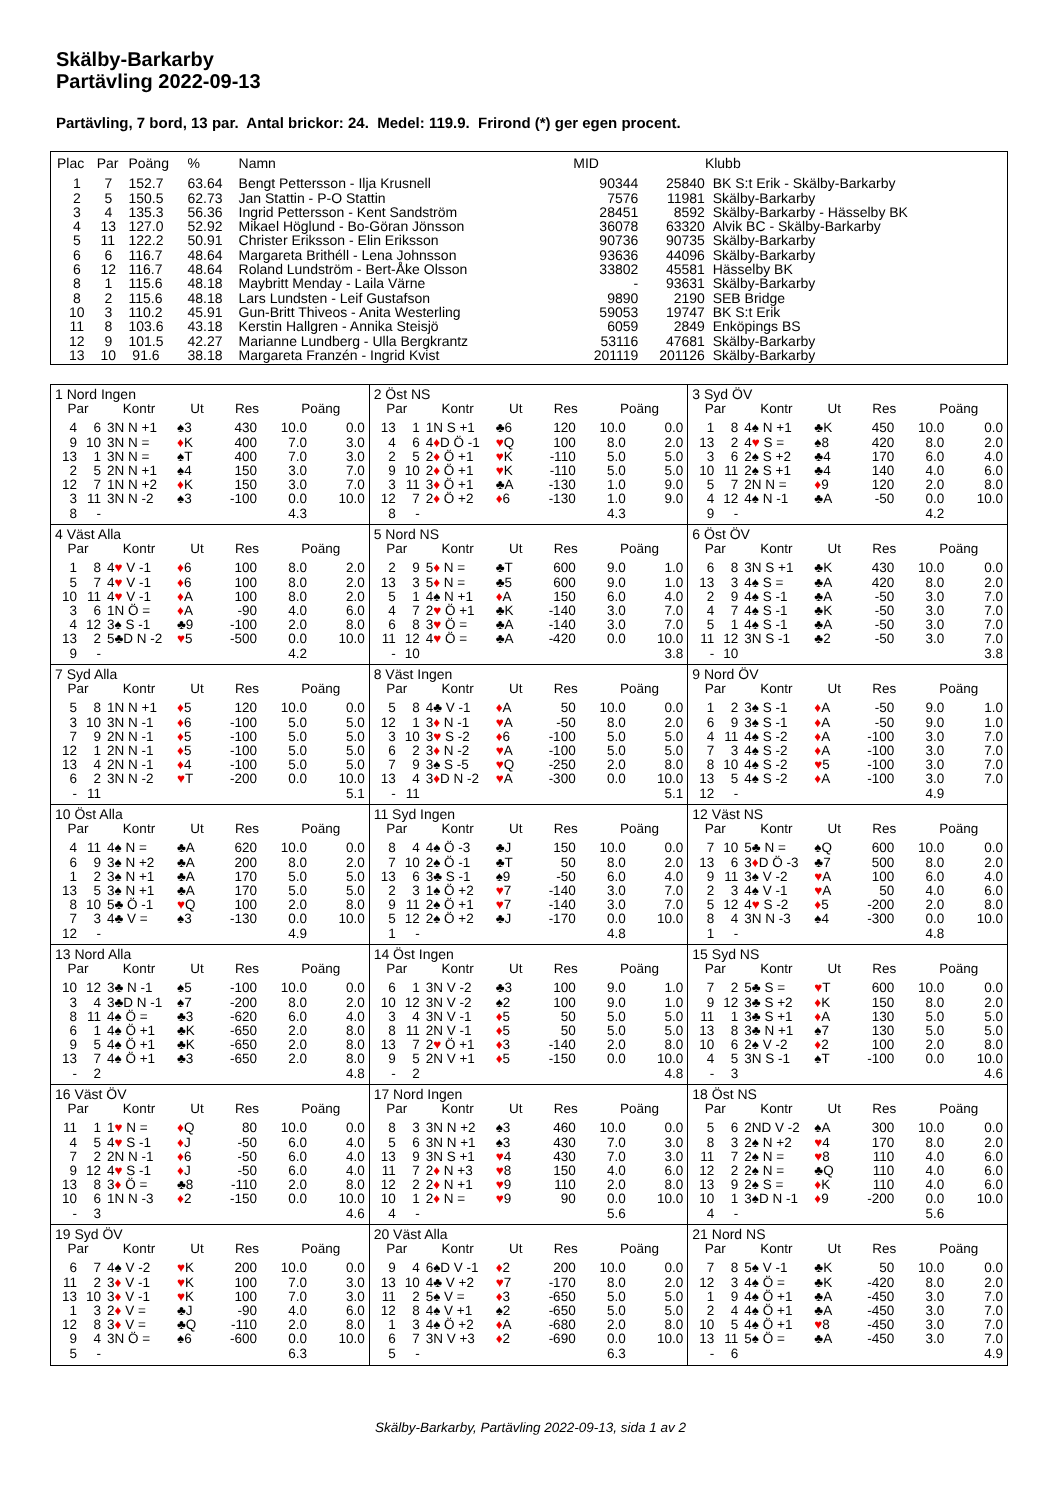Skälby-Barkarby
Partävling 2022-09-13
Partävling, 7 bord, 13 par. Antal brickor: 24. Medel: 119.9. Frirond (*) ger egen procent.
| Plac | Par | Poäng | % | Namn | MID | | Klubb |
| --- | --- | --- | --- | --- | --- | --- | --- |
| 1 | 7 | 152.7 | 63.64 | Bengt Pettersson - Ilja Krusnell | 90344 | 25840 | BK S:t Erik - Skälby-Barkarby |
| 2 | 5 | 150.5 | 62.73 | Jan Stattin - P-O Stattin | 7576 | 11981 | Skälby-Barkarby |
| 3 | 4 | 135.3 | 56.36 | Ingrid Pettersson - Kent Sandström | 28451 | 8592 | Skälby-Barkarby - Hässelby BK |
| 4 | 13 | 127.0 | 52.92 | Mikael Höglund - Bo-Göran Jönsson | 36078 | 63320 | Alvik BC - Skälby-Barkarby |
| 5 | 11 | 122.2 | 50.91 | Christer Eriksson - Elin Eriksson | 90736 | 90735 | Skälby-Barkarby |
| 6 | 6 | 116.7 | 48.64 | Margareta Brithéll - Lena Johnsson | 93636 | 44096 | Skälby-Barkarby |
| 6 | 12 | 116.7 | 48.64 | Roland Lundström - Bert-Åke Olsson | 33802 | 45581 | Hässelby BK |
| 8 | 1 | 115.6 | 48.18 | Maybritt Menday - Laila Värne | - | 93631 | Skälby-Barkarby |
| 8 | 2 | 115.6 | 48.18 | Lars Lundsten - Leif Gustafson | 9890 | 2190 | SEB Bridge |
| 10 | 3 | 110.2 | 45.91 | Gun-Britt Thiveos - Anita Westerling | 59053 | 19747 | BK S:t Erik |
| 11 | 8 | 103.6 | 43.18 | Kerstin Hallgren - Annika Steisjö | 6059 | 2849 | Enköpings BS |
| 12 | 9 | 101.5 | 42.27 | Marianne Lundberg - Ulla Bergkrantz | 53116 | 47681 | Skälby-Barkarby |
| 13 | 10 | 91.6 | 38.18 | Margareta Franzén - Ingrid Kvist | 201119 | 201126 | Skälby-Barkarby |
1 Nord Ingen
| Par | | Kontr | Ut | Res | Poäng | |
| --- | --- | --- | --- | --- | --- | --- |
| 4 | 6 | 3N N +1 | ♠3 | 430 | 10.0 | 0.0 |
| 9 | 10 | 3N N = | ♦ K | 400 | 7.0 | 3.0 |
| 13 | 1 | 3N N = | ♠T | 400 | 7.0 | 3.0 |
| 2 | 5 | 2N N +1 | ♠4 | 150 | 3.0 | 7.0 |
| 12 | 7 | 1N N +2 | ♦ K | 150 | 3.0 | 7.0 |
| 3 | 11 | 3N N -2 | ♠3 | -100 | 0.0 | 10.0 |
| 8 | - | | | | 4.3 | |
2 Öst NS
| Par | | Kontr | Ut | Res | Poäng | |
| --- | --- | --- | --- | --- | --- | --- |
| 13 | 1 | 1N S +1 | ♣6 | 120 | 10.0 | 0.0 |
| 4 | 6 | 4 ♦ D Ö -1 | ♥ Q | 100 | 8.0 | 2.0 |
| 2 | 5 | 2 ♦ Ö +1 | ♥ K | -110 | 5.0 | 5.0 |
| 9 | 10 | 2 ♦ Ö +1 | ♥ K | -110 | 5.0 | 5.0 |
| 3 | 11 | 3 ♦ Ö +1 | ♣A | -130 | 1.0 | 9.0 |
| 12 | 7 | 2 ♦ Ö +2 | ♦ 6 | -130 | 1.0 | 9.0 |
| 8 | - | | | | 4.3 | |
3 Syd ÖV
| Par | | Kontr | Ut | Res | Poäng | |
| --- | --- | --- | --- | --- | --- | --- |
| 1 | 8 | 4♠ N +1 | ♣K | 450 | 10.0 | 0.0 |
| 13 | 2 | 4 ♥ S = | ♠8 | 420 | 8.0 | 2.0 |
| 3 | 6 | 2♠ S +2 | ♣4 | 170 | 6.0 | 4.0 |
| 10 | 11 | 2♠ S +1 | ♣4 | 140 | 4.0 | 6.0 |
| 5 | 7 | 2N N = | ♦ 9 | 120 | 2.0 | 8.0 |
| 4 | 12 | 4♠ N -1 | ♣A | -50 | 0.0 | 10.0 |
| 9 | - | | | | 4.2 | |
4 Väst Alla
| Par | | Kontr | Ut | Res | Poäng | |
| --- | --- | --- | --- | --- | --- | --- |
| 1 | 8 | 4 ♥ V -1 | ♦ 6 | 100 | 8.0 | 2.0 |
| 5 | 7 | 4 ♥ V -1 | ♦ 6 | 100 | 8.0 | 2.0 |
| 10 | 11 | 4 ♥ V -1 | ♦ A | 100 | 8.0 | 2.0 |
| 3 | 6 | 1N Ö = | ♦ A | -90 | 4.0 | 6.0 |
| 4 | 12 | 3♠ S -1 | ♣9 | -100 | 2.0 | 8.0 |
| 13 | 2 | 5♣D N -2 | ♥ 5 | -500 | 0.0 | 10.0 |
| 9 | - | | | | 4.2 | |
5 Nord NS
| Par | | Kontr | Ut | Res | Poäng | |
| --- | --- | --- | --- | --- | --- | --- |
| 2 | 9 | 5 ♦ N = | ♣T | 600 | 9.0 | 1.0 |
| 13 | 3 | 5 ♦ N = | ♣5 | 600 | 9.0 | 1.0 |
| 5 | 1 | 4♠ N +1 | ♦ A | 150 | 6.0 | 4.0 |
| 4 | 7 | 2 ♥ Ö +1 | ♣K | -140 | 3.0 | 7.0 |
| 6 | 8 | 3 ♥ Ö = | ♣A | -140 | 3.0 | 7.0 |
| 11 | 12 | 4 ♥ Ö = | ♣A | -420 | 0.0 | 10.0 |
| - | 10 | | | | | 3.8 |
6 Öst ÖV
| Par | | Kontr | Ut | Res | Poäng | |
| --- | --- | --- | --- | --- | --- | --- |
| 6 | 8 | 3N S +1 | ♣K | 430 | 10.0 | 0.0 |
| 13 | 3 | 4♠ S = | ♣A | 420 | 8.0 | 2.0 |
| 2 | 9 | 4♠ S -1 | ♣A | -50 | 3.0 | 7.0 |
| 4 | 7 | 4♠ S -1 | ♣K | -50 | 3.0 | 7.0 |
| 5 | 1 | 4♠ S -1 | ♣A | -50 | 3.0 | 7.0 |
| 11 | 12 | 3N S -1 | ♣2 | -50 | 3.0 | 7.0 |
| - | 10 | | | | | 3.8 |
7 Syd Alla
| Par | | Kontr | Ut | Res | Poäng | |
| --- | --- | --- | --- | --- | --- | --- |
| 5 | 8 | 1N N +1 | ♦ 5 | 120 | 10.0 | 0.0 |
| 3 | 10 | 3N N -1 | ♦ 6 | -100 | 5.0 | 5.0 |
| 7 | 9 | 2N N -1 | ♦ 5 | -100 | 5.0 | 5.0 |
| 12 | 1 | 2N N -1 | ♦ 5 | -100 | 5.0 | 5.0 |
| 13 | 4 | 2N N -1 | ♦ 4 | -100 | 5.0 | 5.0 |
| 6 | 2 | 3N N -2 | ♥ T | -200 | 0.0 | 10.0 |
| - | 11 | | | | | 5.1 |
8 Väst Ingen
| Par | | Kontr | Ut | Res | Poäng | |
| --- | --- | --- | --- | --- | --- | --- |
| 5 | 8 | 4♣ V -1 | ♦ A | 50 | 10.0 | 0.0 |
| 12 | 1 | 3 ♦ N -1 | ♥ A | -50 | 8.0 | 2.0 |
| 3 | 10 | 3 ♥ S -2 | ♦ 6 | -100 | 5.0 | 5.0 |
| 6 | 2 | 3 ♦ N -2 | ♥ A | -100 | 5.0 | 5.0 |
| 7 | 9 | 3♠ S -5 | ♥ Q | -250 | 2.0 | 8.0 |
| 13 | 4 | 3 ♦ D N -2 | ♥ A | -300 | 0.0 | 10.0 |
| - | 11 | | | | | 5.1 |
9 Nord ÖV
| Par | | Kontr | Ut | Res | Poäng | |
| --- | --- | --- | --- | --- | --- | --- |
| 1 | 2 | 3♠ S -1 | ♦ A | -50 | 9.0 | 1.0 |
| 6 | 9 | 3♠ S -1 | ♦ A | -50 | 9.0 | 1.0 |
| 4 | 11 | 4♠ S -2 | ♦ A | -100 | 3.0 | 7.0 |
| 7 | 3 | 4♠ S -2 | ♦ A | -100 | 3.0 | 7.0 |
| 8 | 10 | 4♠ S -2 | ♥ 5 | -100 | 3.0 | 7.0 |
| 13 | 5 | 4♠ S -2 | ♦ A | -100 | 3.0 | 7.0 |
| 12 | - | | | | 4.9 | |
10 Öst Alla
| Par | | Kontr | Ut | Res | Poäng | |
| --- | --- | --- | --- | --- | --- | --- |
| 4 | 11 | 4♠ N = | ♣A | 620 | 10.0 | 0.0 |
| 6 | 9 | 3♠ N +2 | ♣A | 200 | 8.0 | 2.0 |
| 1 | 2 | 3♠ N +1 | ♣A | 170 | 5.0 | 5.0 |
| 13 | 5 | 3♠ N +1 | ♣A | 170 | 5.0 | 5.0 |
| 8 | 10 | 5♣ Ö -1 | ♥ Q | 100 | 2.0 | 8.0 |
| 7 | 3 | 4♣ V = | ♠3 | -130 | 0.0 | 10.0 |
| 12 | - | | | | 4.9 | |
11 Syd Ingen
| Par | | Kontr | Ut | Res | Poäng | |
| --- | --- | --- | --- | --- | --- | --- |
| 8 | 4 | 4♠ Ö -3 | ♣J | 150 | 10.0 | 0.0 |
| 7 | 10 | 2♠ Ö -1 | ♣T | 50 | 8.0 | 2.0 |
| 13 | 6 | 3♣ S -1 | ♠9 | -50 | 6.0 | 4.0 |
| 2 | 3 | 1♠ Ö +2 | ♥ 7 | -140 | 3.0 | 7.0 |
| 9 | 11 | 2♠ Ö +1 | ♥ 7 | -140 | 3.0 | 7.0 |
| 5 | 12 | 2♠ Ö +2 | ♣J | -170 | 0.0 | 10.0 |
| 1 | - | | | | 4.8 | |
12 Väst NS
| Par | | Kontr | Ut | Res | Poäng | |
| --- | --- | --- | --- | --- | --- | --- |
| 7 | 10 | 5♣ N = | ♠Q | 600 | 10.0 | 0.0 |
| 13 | 6 | 3 ♦ D Ö -3 | ♣7 | 500 | 8.0 | 2.0 |
| 9 | 11 | 3♠ V -2 | ♥ A | 100 | 6.0 | 4.0 |
| 2 | 3 | 4♠ V -1 | ♥ A | 50 | 4.0 | 6.0 |
| 5 | 12 | 4 ♥ S -2 | ♦ 5 | -200 | 2.0 | 8.0 |
| 8 | 4 | 3N N -3 | ♠4 | -300 | 0.0 | 10.0 |
| 1 | - | | | | 4.8 | |
13 Nord Alla
| Par | | Kontr | Ut | Res | Poäng | |
| --- | --- | --- | --- | --- | --- | --- |
| 10 | 12 | 3♣ N -1 | ♠5 | -100 | 10.0 | 0.0 |
| 3 | 4 | 3♣D N -1 | ♠7 | -200 | 8.0 | 2.0 |
| 8 | 11 | 4♠ Ö = | ♣3 | -620 | 6.0 | 4.0 |
| 6 | 1 | 4♠ Ö +1 | ♣K | -650 | 2.0 | 8.0 |
| 9 | 5 | 4♠ Ö +1 | ♣K | -650 | 2.0 | 8.0 |
| 13 | 7 | 4♠ Ö +1 | ♣3 | -650 | 2.0 | 8.0 |
| - | 2 | | | | | 4.8 |
14 Öst Ingen
| Par | | Kontr | Ut | Res | Poäng | |
| --- | --- | --- | --- | --- | --- | --- |
| 6 | 1 | 3N V -2 | ♣3 | 100 | 9.0 | 1.0 |
| 10 | 12 | 3N V -2 | ♠2 | 100 | 9.0 | 1.0 |
| 3 | 4 | 3N V -1 | ♦ 5 | 50 | 5.0 | 5.0 |
| 8 | 11 | 2N V -1 | ♦ 5 | 50 | 5.0 | 5.0 |
| 13 | 7 | 2 ♥ Ö +1 | ♦ 3 | -140 | 2.0 | 8.0 |
| 9 | 5 | 2N V +1 | ♦ 5 | -150 | 0.0 | 10.0 |
| - | 2 | | | | | 4.8 |
15 Syd NS
| Par | | Kontr | Ut | Res | Poäng | |
| --- | --- | --- | --- | --- | --- | --- |
| 7 | 2 | 5♣ S = | ♥ T | 600 | 10.0 | 0.0 |
| 9 | 12 | 3♣ S +2 | ♦ K | 150 | 8.0 | 2.0 |
| 11 | 1 | 3♣ S +1 | ♦ A | 130 | 5.0 | 5.0 |
| 13 | 8 | 3♣ N +1 | ♠7 | 130 | 5.0 | 5.0 |
| 10 | 6 | 2♠ V -2 | ♦ 2 | 100 | 2.0 | 8.0 |
| 4 | 5 | 3N S -1 | ♠T | -100 | 0.0 | 10.0 |
| - | 3 | | | | | 4.6 |
16 Väst ÖV
| Par | | Kontr | Ut | Res | Poäng | |
| --- | --- | --- | --- | --- | --- | --- |
| 11 | 1 | 1 ♥ N = | ♦ Q | 80 | 10.0 | 0.0 |
| 4 | 5 | 4 ♥ S -1 | ♦ J | -50 | 6.0 | 4.0 |
| 7 | 2 | 2N N -1 | ♦ 6 | -50 | 6.0 | 4.0 |
| 9 | 12 | 4 ♥ S -1 | ♦ J | -50 | 6.0 | 4.0 |
| 13 | 8 | 3 ♦ Ö = | ♣8 | -110 | 2.0 | 8.0 |
| 10 | 6 | 1N N -3 | ♦ 2 | -150 | 0.0 | 10.0 |
| - | 3 | | | | | 4.6 |
17 Nord Ingen
| Par | | Kontr | Ut | Res | Poäng | |
| --- | --- | --- | --- | --- | --- | --- |
| 8 | 3 | 3N N +2 | ♠3 | 460 | 10.0 | 0.0 |
| 5 | 6 | 3N N +1 | ♠3 | 430 | 7.0 | 3.0 |
| 13 | 9 | 3N S +1 | ♥ 4 | 430 | 7.0 | 3.0 |
| 11 | 7 | 2 ♦ N +3 | ♥ 8 | 150 | 4.0 | 6.0 |
| 12 | 2 | 2 ♦ N +1 | ♥ 9 | 110 | 2.0 | 8.0 |
| 10 | 1 | 2 ♦ N = | ♥ 9 | 90 | 0.0 | 10.0 |
| 4 | - | | | | 5.6 | |
18 Öst NS
| Par | | Kontr | Ut | Res | Poäng | |
| --- | --- | --- | --- | --- | --- | --- |
| 5 | 6 | 2ND V -2 | ♠A | 300 | 10.0 | 0.0 |
| 8 | 3 | 2♠ N +2 | ♥ 4 | 170 | 8.0 | 2.0 |
| 11 | 7 | 2♠ N = | ♥ 8 | 110 | 4.0 | 6.0 |
| 12 | 2 | 2♠ N = | ♣Q | 110 | 4.0 | 6.0 |
| 13 | 9 | 2♠ S = | ♦ K | 110 | 4.0 | 6.0 |
| 10 | 1 | 3♠D N -1 | ♦ 9 | -200 | 0.0 | 10.0 |
| 4 | - | | | | 5.6 | |
19 Syd ÖV
| Par | | Kontr | Ut | Res | Poäng | |
| --- | --- | --- | --- | --- | --- | --- |
| 6 | 7 | 4♠ V -2 | ♥ K | 200 | 10.0 | 0.0 |
| 11 | 2 | 3 ♦ V -1 | ♥ K | 100 | 7.0 | 3.0 |
| 13 | 10 | 3 ♦ V -1 | ♥ K | 100 | 7.0 | 3.0 |
| 1 | 3 | 2 ♦ V = | ♣J | -90 | 4.0 | 6.0 |
| 12 | 8 | 3 ♦ V = | ♣Q | -110 | 2.0 | 8.0 |
| 9 | 4 | 3N Ö = | ♠6 | -600 | 0.0 | 10.0 |
| 5 | - | | | | 6.3 | |
20 Väst Alla
| Par | | Kontr | Ut | Res | Poäng | |
| --- | --- | --- | --- | --- | --- | --- |
| 9 | 4 | 6♠D V -1 | ♦ 2 | 200 | 10.0 | 0.0 |
| 13 | 10 | 4♣ V +2 | ♥ 7 | -170 | 8.0 | 2.0 |
| 11 | 2 | 5♠ V = | ♦ 3 | -650 | 5.0 | 5.0 |
| 12 | 8 | 4♠ V +1 | ♠2 | -650 | 5.0 | 5.0 |
| 1 | 3 | 4♠ Ö +2 | ♦ A | -680 | 2.0 | 8.0 |
| 6 | 7 | 3N V +3 | ♦ 2 | -690 | 0.0 | 10.0 |
| 5 | - | | | | 6.3 | |
21 Nord NS
| Par | | Kontr | Ut | Res | Poäng | |
| --- | --- | --- | --- | --- | --- | --- |
| 7 | 8 | 5♠ V -1 | ♣K | 50 | 10.0 | 0.0 |
| 12 | 3 | 4♠ Ö = | ♣K | -420 | 8.0 | 2.0 |
| 1 | 9 | 4♠ Ö +1 | ♣A | -450 | 3.0 | 7.0 |
| 2 | 4 | 4♠ Ö +1 | ♣A | -450 | 3.0 | 7.0 |
| 10 | 5 | 4♠ Ö +1 | ♥ 8 | -450 | 3.0 | 7.0 |
| 13 | 11 | 5♠ Ö = | ♣A | -450 | 3.0 | 7.0 |
| - | 6 | | | | | 4.9 |
Skälby-Barkarby, Partävling 2022-09-13, sida 1 av 2